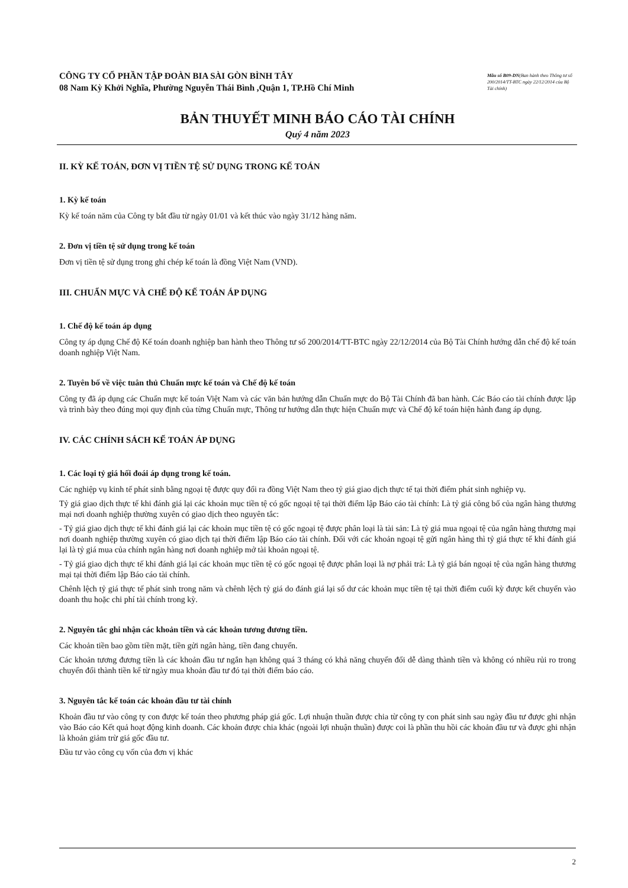CÔNG TY CỔ PHẦN TẬP ĐOÀN BIA SÀI GÒN BÌNH TÂY
08 Nam Kỳ Khởi Nghĩa, Phường Nguyễn Thái Bình ,Quận 1, TP.Hồ Chí Minh
Mẫu số B09-DN(Ban hành theo Thông tư số 200/2014/TT-BTC ngày 22/12/2014 của Bộ Tài chính)
BẢN THUYẾT MINH BÁO CÁO TÀI CHÍNH
Quý 4 năm 2023
II. KỲ KẾ TOÁN, ĐƠN VỊ TIỀN TỆ SỬ DỤNG TRONG KẾ TOÁN
1. Kỳ kế toán
Kỳ kế toán năm của Công ty bắt đầu từ ngày 01/01 và kết thúc vào ngày 31/12 hàng năm.
2. Đơn vị tiền tệ sử dụng trong kế toán
Đơn vị tiền tệ sử dụng trong ghi chép kế toán là đồng Việt Nam (VND).
III. CHUẨN MỰC VÀ CHẾ ĐỘ KẾ TOÁN ÁP DỤNG
1. Chế độ kế toán áp dụng
Công ty áp dụng Chế độ Kế toán doanh nghiệp ban hành theo Thông tư số 200/2014/TT-BTC ngày 22/12/2014 của Bộ Tài Chính hướng dẫn chế độ kế toán doanh nghiệp Việt Nam.
2. Tuyên bố về việc tuân thủ Chuẩn mực kế toán và Chế độ kế toán
Công ty đã áp dụng các Chuẩn mực kế toán Việt Nam và các văn bản hướng dẫn Chuẩn mực do Bộ Tài Chính đã ban hành. Các Báo cáo tài chính được lập và trình bày theo đúng mọi quy định của từng Chuẩn mực, Thông tư hướng dẫn thực hiện Chuẩn mực và Chế độ kế toán hiện hành đang áp dụng.
IV. CÁC CHÍNH SÁCH KẾ TOÁN ÁP DỤNG
1. Các loại tỷ giá hối đoái áp dụng trong kế toán.
Các nghiệp vụ kinh tế phát sinh bằng ngoại tệ được quy đổi ra đồng Việt Nam theo tỷ giá giao dịch thực tế tại thời điểm phát sinh nghiệp vụ.
Tỷ giá giao dịch thực tế khi đánh giá lại các khoản mục tiền tệ có gốc ngoại tệ tại thời điểm lập Báo cáo tài chính: Là tỷ giá công bố của ngân hàng thương mại nơi doanh nghiệp thường xuyên có giao dịch theo nguyên tắc:
- Tỷ giá giao dịch thực tế khi đánh giá lại các khoản mục tiền tệ có gốc ngoại tệ được phân loại là tài sản: Là tỷ giá mua ngoại tệ của ngân hàng thương mại nơi doanh nghiệp thường xuyên có giao dịch tại thời điểm lập Báo cáo tài chính. Đối với các khoản ngoại tệ gửi ngân hàng thì tỷ giá thực tế khi đánh giá lại là tỷ giá mua của chính ngân hàng nơi doanh nghiệp mở tài khoản ngoại tệ.
- Tỷ giá giao dịch thực tế khi đánh giá lại các khoản mục tiền tệ có gốc ngoại tệ được phân loại là nợ phải trả: Là tỷ giá bán ngoại tệ của ngân hàng thương mại tại thời điểm lập Báo cáo tài chính.
Chênh lệch tỷ giá thực tế phát sinh trong năm và chênh lệch tỷ giá do đánh giá lại số dư các khoản mục tiền tệ tại thời điểm cuối kỳ được kết chuyển vào doanh thu hoặc chi phí tài chính trong kỳ.
2. Nguyên tắc ghi nhận các khoản tiền và các khoản tương đương tiền.
Các khoản tiền bao gồm tiền mặt, tiền gửi ngân hàng, tiền đang chuyển.
Các khoản tương đương tiền là các khoản đầu tư ngắn hạn không quá 3 tháng có khả năng chuyển đổi dễ dàng thành tiền và không có nhiều rủi ro trong chuyển đổi thành tiền kể từ ngày mua khoản đầu tư đó tại thời điểm báo cáo.
3. Nguyên tắc kế toán các khoản đầu tư tài chính
Khoản đầu tư vào công ty con được kế toán theo phương pháp giá gốc. Lợi nhuận thuần được chia từ công ty con phát sinh sau ngày đầu tư được ghi nhận vào Báo cáo Kết quả hoạt động kinh doanh. Các khoản được chia khác (ngoài lợi nhuận thuần) được coi là phần thu hồi các khoản đầu tư và được ghi nhận là khoản giảm trừ giá gốc đầu tư.
Đầu tư vào công cụ vốn của đơn vị khác
2